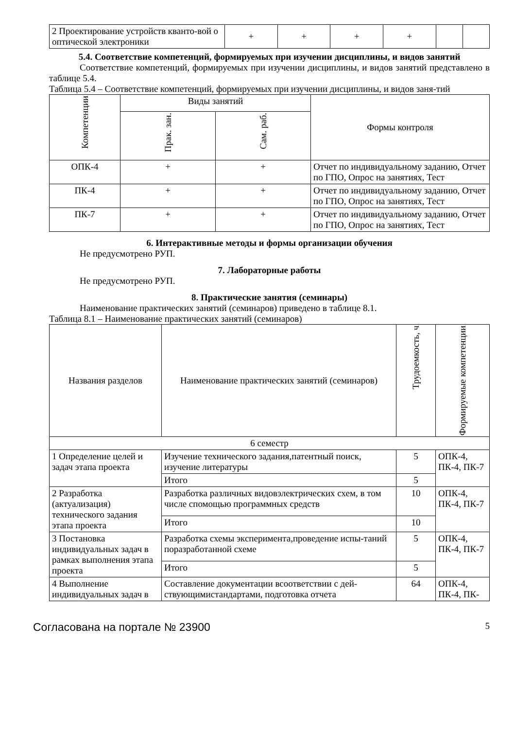| 2 Проектирование устройств кванто-вой о оптической электроники | + | + | + | + | | |
5.4. Соответствие компетенций, формируемых при изучении дисциплины, и видов занятий
Соответствие компетенций, формируемых при изучении дисциплины, и видов занятий представлено в таблице 5.4.
Таблица 5.4 – Соответствие компетенций, формируемых при изучении дисциплины, и видов заня-тий
| Компетенции | Виды занятий | | Формы контроля |
| --- | --- | --- | --- |
| | Прак. зан. | Сам. раб. | |
| ОПК-4 | + | + | Отчет по индивидуальному заданию, Отчет по ГПО, Опрос на занятиях, Тест |
| ПК-4 | + | + | Отчет по индивидуальному заданию, Отчет по ГПО, Опрос на занятиях, Тест |
| ПК-7 | + | + | Отчет по индивидуальному заданию, Отчет по ГПО, Опрос на занятиях, Тест |
6. Интерактивные методы и формы организации обучения
Не предусмотрено РУП.
7. Лабораторные работы
Не предусмотрено РУП.
8. Практические занятия (семинары)
Наименование практических занятий (семинаров) приведено в таблице 8.1.
Таблица 8.1 – Наименование практических занятий (семинаров)
| Названия разделов | Наименование практических занятий (семинаров) | Трудоемкость, ч | Формируемые компетенции |
| --- | --- | --- | --- |
| 6 семестр | | | |
| 1 Определение целей и задач этапа проекта | Изучение технического задания,патентный поиск, изучение литературы | 5 | ОПК-4, ПК-4, ПК-7 |
| | Итого | 5 | |
| 2 Разработка (актуализация) технического задания этапа проекта | Разработка различных видовэлектрических схем, в том числе спомощью программных средств | 10 | ОПК-4, ПК-4, ПК-7 |
| | Итого | 10 | |
| 3 Постановка индивидуальных задач в рамках выполнения этапа проекта | Разработка схемы эксперимента,проведение испы-таний поразработанной схеме | 5 | ОПК-4, ПК-4, ПК-7 |
| | Итого | 5 | |
| 4 Выполнение индивидуальных задач в | Составление документации всоответствии с дей-ствующимистандартами, подготовка отчета | 64 | ОПК-4, ПК-4, ПК- |
Согласована на портале № 23900 5